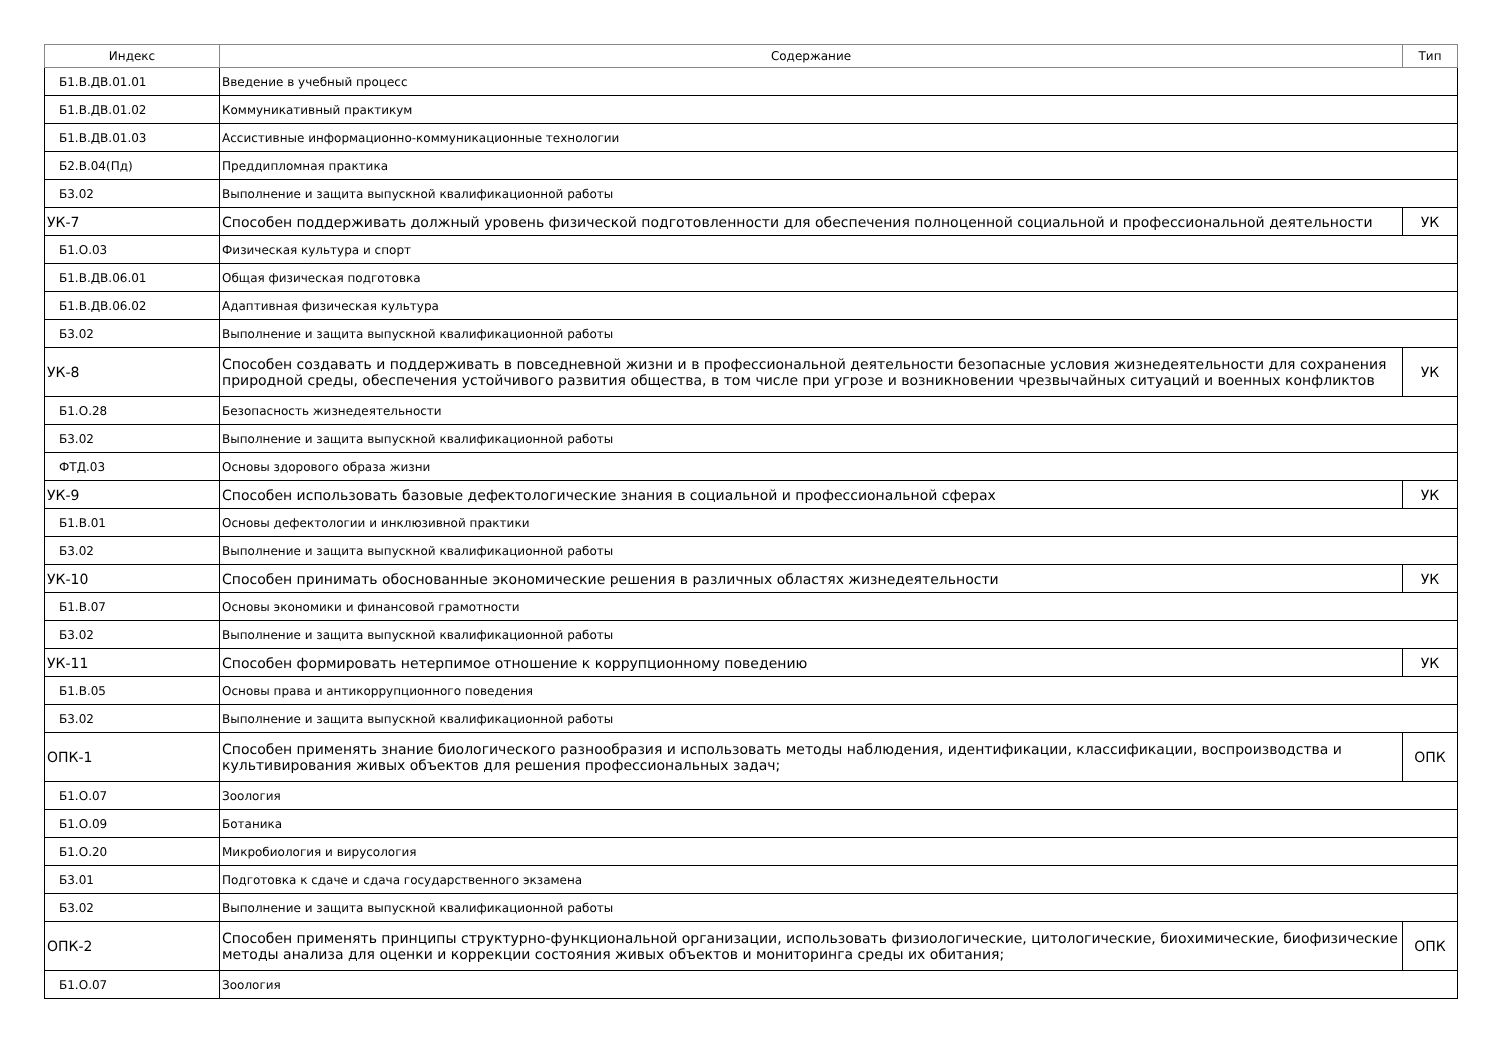| Индекс | Содержание | Тип |
| --- | --- | --- |
| Б1.В.ДВ.01.01 | Введение в учебный процесс | |
| Б1.В.ДВ.01.02 | Коммуникативный практикум | |
| Б1.В.ДВ.01.03 | Ассистивные информационно-коммуникационные технологии | |
| Б2.В.04(Пд) | Преддипломная практика | |
| Б3.02 | Выполнение и защита выпускной квалификационной работы | |
| УК-7 | Способен поддерживать должный уровень физической подготовленности для обеспечения полноценной социальной и профессиональной деятельности | УК |
| Б1.О.03 | Физическая культура и спорт | |
| Б1.В.ДВ.06.01 | Общая физическая подготовка | |
| Б1.В.ДВ.06.02 | Адаптивная физическая культура | |
| Б3.02 | Выполнение и защита выпускной квалификационной работы | |
| УК-8 | Способен создавать и поддерживать в повседневной жизни и в профессиональной деятельности безопасные условия жизнедеятельности для сохранения природной среды, обеспечения устойчивого развития общества, в том числе при угрозе и возникновении чрезвычайных ситуаций и военных конфликтов | УК |
| Б1.О.28 | Безопасность жизнедеятельности | |
| Б3.02 | Выполнение и защита выпускной квалификационной работы | |
| ФТД.03 | Основы здорового образа жизни | |
| УК-9 | Способен использовать базовые дефектологические знания в социальной и профессиональной сферах | УК |
| Б1.В.01 | Основы дефектологии и инклюзивной практики | |
| Б3.02 | Выполнение и защита выпускной квалификационной работы | |
| УК-10 | Способен принимать обоснованные экономические решения в различных областях жизнедеятельности | УК |
| Б1.В.07 | Основы экономики и финансовой грамотности | |
| Б3.02 | Выполнение и защита выпускной квалификационной работы | |
| УК-11 | Способен формировать нетерпимое отношение к коррупционному поведению | УК |
| Б1.В.05 | Основы права и антикоррупционного поведения | |
| Б3.02 | Выполнение и защита выпускной квалификационной работы | |
| ОПК-1 | Способен применять знание биологического разнообразия и использовать методы наблюдения, идентификации, классификации, воспроизводства и культивирования живых объектов для решения профессиональных задач; | ОПК |
| Б1.О.07 | Зоология | |
| Б1.О.09 | Ботаника | |
| Б1.О.20 | Микробиология и вирусология | |
| Б3.01 | Подготовка к сдаче и сдача государственного экзамена | |
| Б3.02 | Выполнение и защита выпускной квалификационной работы | |
| ОПК-2 | Способен применять принципы структурно-функциональной организации, использовать физиологические, цитологические, биохимические, биофизические методы анализа для оценки и коррекции состояния живых объектов и мониторинга среды их обитания; | ОПК |
| Б1.О.07 | Зоология | |